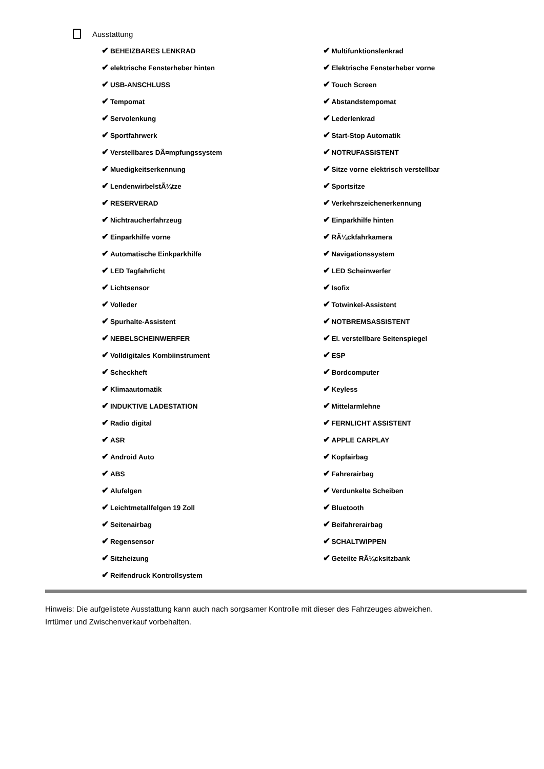Ausstattung
✔ BEHEIZBARES LENKRAD
✔ elektrische Fensterheber hinten
✔ USB-ANSCHLUSS
✔ Tempomat
✔ Servolenkung
✔ Sportfahrwerk
✔ Verstellbares DÃ¤mpfungssystem
✔ Muedigkeitserkennung
✔ LendenwirbelstÃ¼tze
✔ RESERVERAD
✔ Nichtraucherfahrzeug
✔ Einparkhilfe vorne
✔ Automatische Einkparkhilfe
✔ LED Tagfahrlicht
✔ Lichtsensor
✔ Volleder
✔ Spurhalte-Assistent
✔ NEBELSCHEINWERFER
✔ Volldigitales Kombiinstrument
✔ Scheckheft
✔ Klimaautomatik
✔ INDUKTIVE LADESTATION
✔ Radio digital
✔ ASR
✔ Android Auto
✔ ABS
✔ Alufelgen
✔ Leichtmetallfelgen 19 Zoll
✔ Seitenairbag
✔ Regensensor
✔ Sitzheizung
✔ Reifendruck Kontrollsystem
✔ Multifunktionslenkrad
✔ Elektrische Fensterheber vorne
✔ Touch Screen
✔ Abstandstempomat
✔ Lederlenkrad
✔ Start-Stop Automatik
✔ NOTRUFASSISTENT
✔ Sitze vorne elektrisch verstellbar
✔ Sportsitze
✔ Verkehrszeichenerkennung
✔ Einparkhilfe hinten
✔ RÃ¼ckfahrkamera
✔ Navigationssystem
✔ LED Scheinwerfer
✔ Isofix
✔ Totwinkel-Assistent
✔ NOTBREMSASSISTENT
✔ El. verstellbare Seitenspiegel
✔ ESP
✔ Bordcomputer
✔ Keyless
✔ Mittelarmlehne
✔ FERNLICHT ASSISTENT
✔ APPLE CARPLAY
✔ Kopfairbag
✔ Fahrerairbag
✔ Verdunkelte Scheiben
✔ Bluetooth
✔ Beifahrerairbag
✔ SCHALTWIPPEN
✔ Geteilte RÃ¼cksitzbank
Hinweis: Die aufgelistete Ausstattung kann auch nach sorgsamer Kontrolle mit dieser des Fahrzeuges abweichen. Irrtümer und Zwischenverkauf vorbehalten.